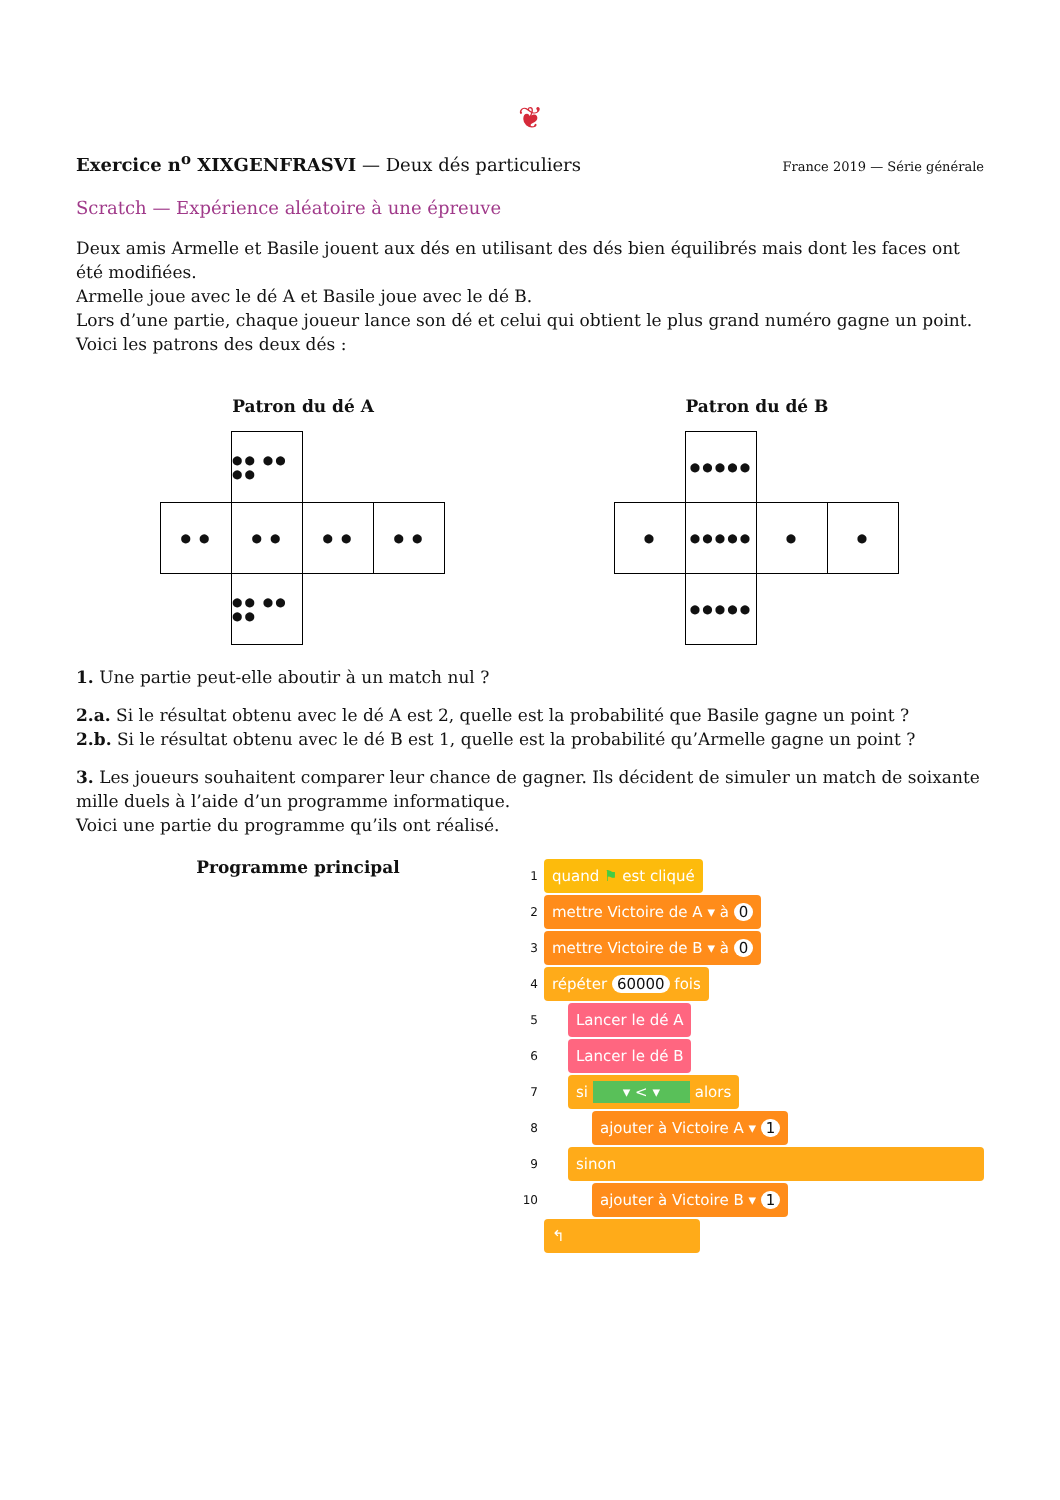❦
Exercice n<sup>o</sup> XIXGENFRASVI — Deux dés particuliers
France 2019 — Série générale
Scratch — Expérience aléatoire à une épreuve
Deux amis Armelle et Basile jouent aux dés en utilisant des dés bien équilibrés mais dont les faces ont été modifiées.
Armelle joue avec le dé A et Basile joue avec le dé B.
Lors d’une partie, chaque joueur lance son dé et celui qui obtient le plus grand numéro gagne un point.
Voici les patrons des deux dés :
Patron du dé A
●● ●● ●●
● ●
● ●
● ●
● ●
●● ●● ●●
Patron du dé B
●●●●●
●
●●●●●
●
●
●●●●●
1. Une partie peut-elle aboutir à un match nul ?
2.a. Si le résultat obtenu avec le dé A est 2, quelle est la probabilité que Basile gagne un point ?
2.b. Si le résultat obtenu avec le dé B est 1, quelle est la probabilité qu’Armelle gagne un point ?
3. Les joueurs souhaitent comparer leur chance de gagner. Ils décident de simuler un match de soixante mille duels à l’aide d’un programme informatique.
Voici une partie du programme qu’ils ont réalisé.
Programme principal
1 quand ⚑ est cliqué
2 mettre Victoire de A ▾ à 0
3 mettre Victoire de B ▾ à 0
4 répéter 60000 fois
5 Lancer le dé A
6 Lancer le dé B
7 si ▾ < ▾ alors
8 ajouter à Victoire A ▾ 1
9 sinon
10 ajouter à Victoire B ▾ 1
↰